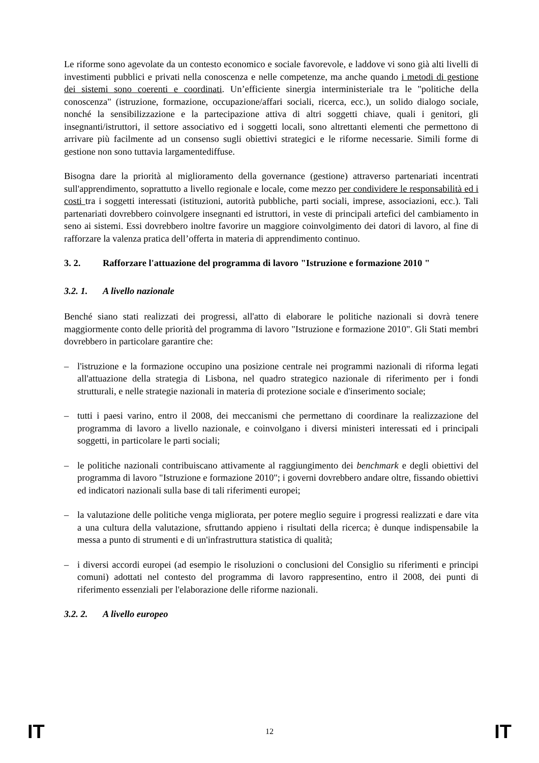Le riforme sono agevolate da un contesto economico e sociale favorevole, e laddove vi sono già alti livelli di investimenti pubblici e privati nella conoscenza e nelle competenze, ma anche quando i metodi di gestione dei sistemi sono coerenti e coordinati. Un’efficiente sinergia interministeriale tra le "politiche della conoscenza" (istruzione, formazione, occupazione/affari sociali, ricerca, ecc.), un solido dialogo sociale, nonché la sensibilizzazione e la partecipazione attiva di altri soggetti chiave, quali i genitori, gli insegnanti/istruttori, il settore associativo ed i soggetti locali, sono altrettanti elementi che permettono di arrivare più facilmente ad un consenso sugli obiettivi strategici e le riforme necessarie. Simili forme di gestione non sono tuttavia largamentediffuse.
Bisogna dare la priorità al miglioramento della governance (gestione) attraverso partenariati incentrati sull'apprendimento, soprattutto a livello regionale e locale, come mezzo per condividere le responsabilità ed i costi tra i soggetti interessati (istituzioni, autorità pubbliche, parti sociali, imprese, associazioni, ecc.). Tali partenariati dovrebbero coinvolgere insegnanti ed istruttori, in veste di principali artefici del cambiamento in seno ai sistemi. Essi dovrebbero inoltre favorire un maggiore coinvolgimento dei datori di lavoro, al fine di rafforzare la valenza pratica dell’offerta in materia di apprendimento continuo.
3. 2. Rafforzare l'attuazione del programma di lavoro "Istruzione e formazione 2010 "
3.2. 1. A livello nazionale
Benché siano stati realizzati dei progressi, all'atto di elaborare le politiche nazionali si dovrà tenere maggiormente conto delle priorità del programma di lavoro "Istruzione e formazione 2010". Gli Stati membri dovrebbero in particolare garantire che:
– l'istruzione e la formazione occupino una posizione centrale nei programmi nazionali di riforma legati all'attuazione della strategia di Lisbona, nel quadro strategico nazionale di riferimento per i fondi strutturali, e nelle strategie nazionali in materia di protezione sociale e d'inserimento sociale;
– tutti i paesi varino, entro il 2008, dei meccanismi che permettano di coordinare la realizzazione del programma di lavoro a livello nazionale, e coinvolgano i diversi ministeri interessati ed i principali soggetti, in particolare le parti sociali;
– le politiche nazionali contribuiscano attivamente al raggiungimento dei benchmark e degli obiettivi del programma di lavoro "Istruzione e formazione 2010"; i governi dovrebbero andare oltre, fissando obiettivi ed indicatori nazionali sulla base di tali riferimenti europei;
– la valutazione delle politiche venga migliorata, per potere meglio seguire i progressi realizzati e dare vita a una cultura della valutazione, sfruttando appieno i risultati della ricerca; è dunque indispensabile la messa a punto di strumenti e di un'infrastruttura statistica di qualità;
– i diversi accordi europei (ad esempio le risoluzioni o conclusioni del Consiglio su riferimenti e principi comuni) adottati nel contesto del programma di lavoro rappresentino, entro il 2008, dei punti di riferimento essenziali per l'elaborazione delle riforme nazionali.
3.2. 2. A livello europeo
IT 12 IT